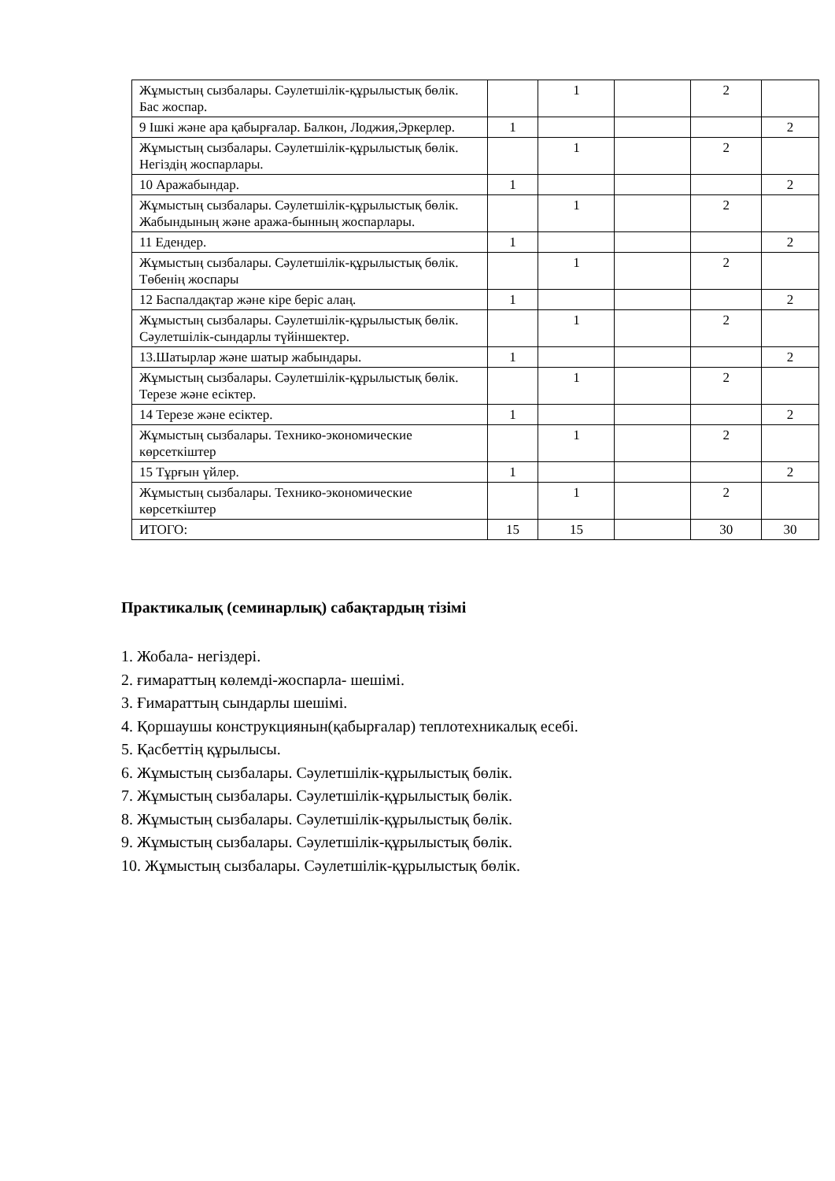| Жұмыстың сызбалары. Сәулетшілік-құрылыстық бөлік. Бас жоспар. | | 1 | | 2 | |
| 9 Ішкі және ара қабырғалар. Балкон, Лоджия,Эркерлер. | 1 | | | | 2 |
| Жұмыстың сызбалары. Сәулетшілік-құрылыстық бөлік. Негіздің жоспарлары. | | 1 | | 2 | |
| 10 Аражабындар. | 1 | | | | 2 |
| Жұмыстың сызбалары. Сәулетшілік-құрылыстық бөлік. Жабындының және аража-бынның жоспарлары. | | 1 | | 2 | |
| 11 Едендер. | 1 | | | | 2 |
| Жұмыстың сызбалары. Сәулетшілік-құрылыстық бөлік. Төбенің жоспары | | 1 | | 2 | |
| 12 Баспалдақтар және кіре беріс алаң. | 1 | | | | 2 |
| Жұмыстың сызбалары. Сәулетшілік-құрылыстық бөлік. Сәулетшілік-сындарлы түйіншектер. | | 1 | | 2 | |
| 13.Шатырлар және шатыр жабындары. | 1 | | | | 2 |
| Жұмыстың сызбалары. Сәулетшілік-құрылыстық бөлік. Терезе және есіктер. | | 1 | | 2 | |
| 14 Терезе және есіктер. | 1 | | | | 2 |
| Жұмыстың сызбалары. Технико-экономические көрсеткіштер | | 1 | | 2 | |
| 15 Тұрғын үйлер. | 1 | | | | 2 |
| Жұмыстың сызбалары. Технико-экономические көрсеткіштер | | 1 | | 2 | |
| ИТОГО: | 15 | 15 | | 30 | 30 |
Практикалық (семинарлық) сабақтардың тізімі
1. Жобала- негіздері.
2. ғимараттың көлемді-жоспарла- шешімі.
3. Ғимараттың сындарлы шешімі.
4. Қоршаушы конструкциянын(қабырғалар) теплотехникалық есебі.
5. Қасбеттің құрылысы.
6. Жұмыстың сызбалары. Сәулетшілік-құрылыстық бөлік.
7. Жұмыстың сызбалары. Сәулетшілік-құрылыстық бөлік.
8. Жұмыстың сызбалары. Сәулетшілік-құрылыстық бөлік.
9. Жұмыстың сызбалары. Сәулетшілік-құрылыстық бөлік.
10. Жұмыстың сызбалары. Сәулетшілік-құрылыстық бөлік.